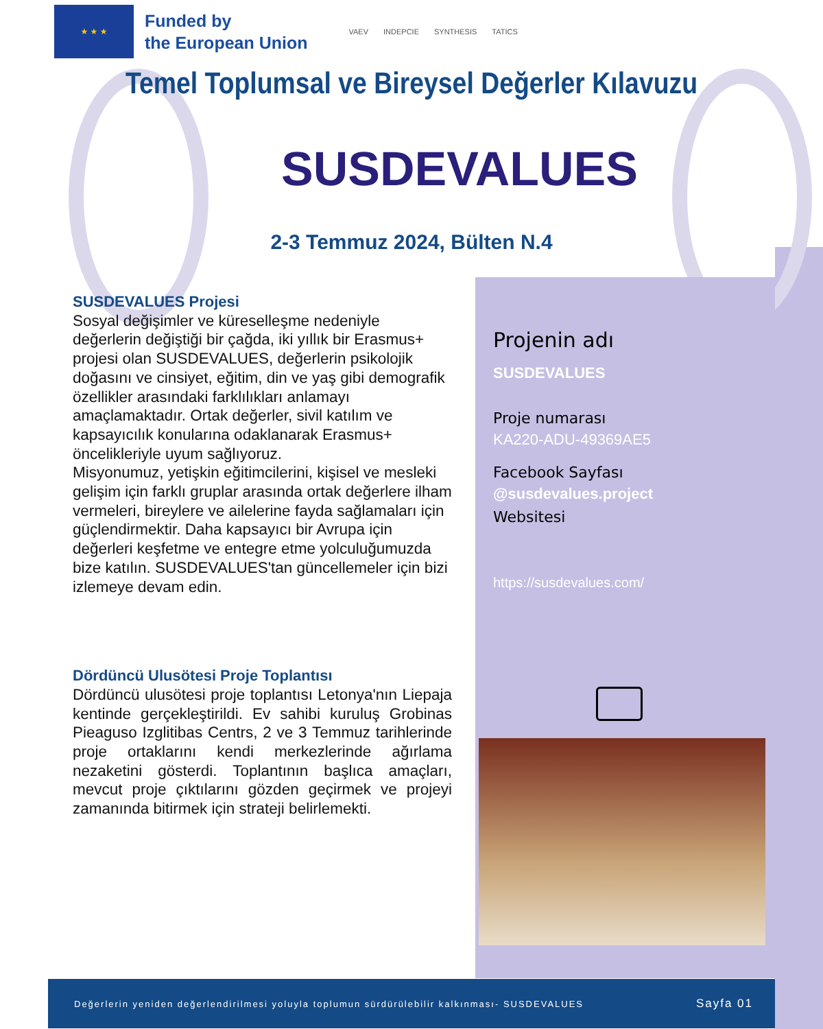★ ★ ★
Funded by
the European Union
VAEV INDEPCIE SYNTHESIS TATICS
Temel Toplumsal ve Bireysel Değerler Kılavuzu
SUSDEVALUES
2-3 Temmuz 2024, Bülten N.4
SUSDEVALUES Projesi
Sosyal değişimler ve küreselleşme nedeniyle değerlerin değiştiği bir çağda, iki yıllık bir Erasmus+ projesi olan SUSDEVALUES, değerlerin psikolojik doğasını ve cinsiyet, eğitim, din ve yaş gibi demografik özellikler arasındaki farklılıkları anlamayı amaçlamaktadır. Ortak değerler, sivil katılım ve kapsayıcılık konularına odaklanarak Erasmus+ öncelikleriyle uyum sağlıyoruz.
Misyonumuz, yetişkin eğitimcilerini, kişisel ve mesleki gelişim için farklı gruplar arasında ortak değerlere ilham vermeleri, bireylere ve ailelerine fayda sağlamaları için güçlendirmektir. Daha kapsayıcı bir Avrupa için değerleri keşfetme ve entegre etme yolculuğumuzda bize katılın. SUSDEVALUES'tan güncellemeler için bizi izlemeye devam edin.
Dördüncü Ulusötesi Proje Toplantısı
Dördüncü ulusötesi proje toplantısı Letonya'nın Liepaja kentinde gerçekleştirildi. Ev sahibi kuruluş Grobinas Pieaguso Izglitibas Centrs, 2 ve 3 Temmuz tarihlerinde proje ortaklarını kendi merkezlerinde ağırlama nezaketini gösterdi. Toplantının başlıca amaçları, mevcut proje çıktılarını gözden geçirmek ve projeyi zamanında bitirmek için strateji belirlemekti.
Projenin adı
SUSDEVALUES
Proje numarası
KA220-ADU-49369AE5
Facebook Sayfası
@susdevalues.project
Websitesi
https://susdevalues.com/
Değerlerin yeniden değerlendirilmesi yoluyla toplumun sürdürülebilir kalkınması- SUSDEVALUES Sayfa 01